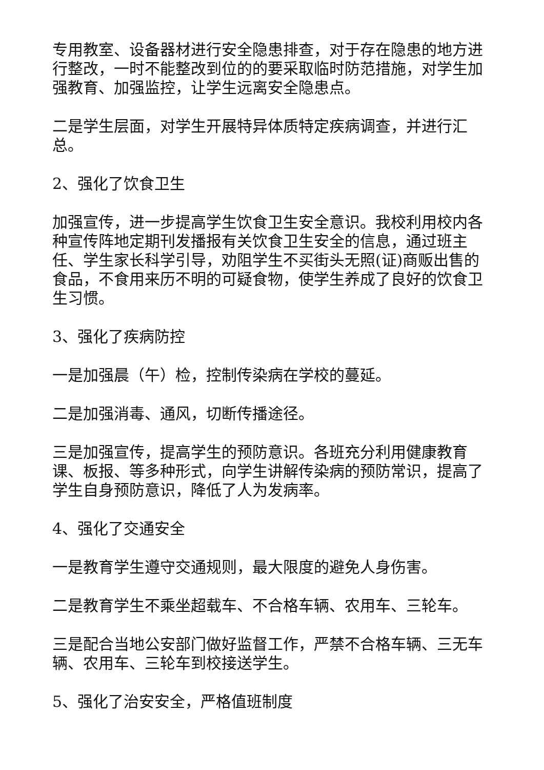专用教室、设备器材进行安全隐患排查，对于存在隐患的地方进行整改，一时不能整改到位的的要采取临时防范措施，对学生加强教育、加强监控，让学生远离安全隐患点。
二是学生层面，对学生开展特异体质特定疾病调查，并进行汇总。
2、强化了饮食卫生
加强宣传，进一步提高学生饮食卫生安全意识。我校利用校内各种宣传阵地定期刊发播报有关饮食卫生安全的信息，通过班主任、学生家长科学引导，劝阻学生不买街头无照(证)商贩出售的食品，不食用来历不明的可疑食物，使学生养成了良好的饮食卫生习惯。
3、强化了疾病防控
一是加强晨（午）检，控制传染病在学校的蔓延。
二是加强消毒、通风，切断传播途径。
三是加强宣传，提高学生的预防意识。各班充分利用健康教育课、板报、等多种形式，向学生讲解传染病的预防常识，提高了学生自身预防意识，降低了人为发病率。
4、强化了交通安全
一是教育学生遵守交通规则，最大限度的避免人身伤害。
二是教育学生不乘坐超载车、不合格车辆、农用车、三轮车。
三是配合当地公安部门做好监督工作，严禁不合格车辆、三无车辆、农用车、三轮车到校接送学生。
5、强化了治安安全，严格值班制度